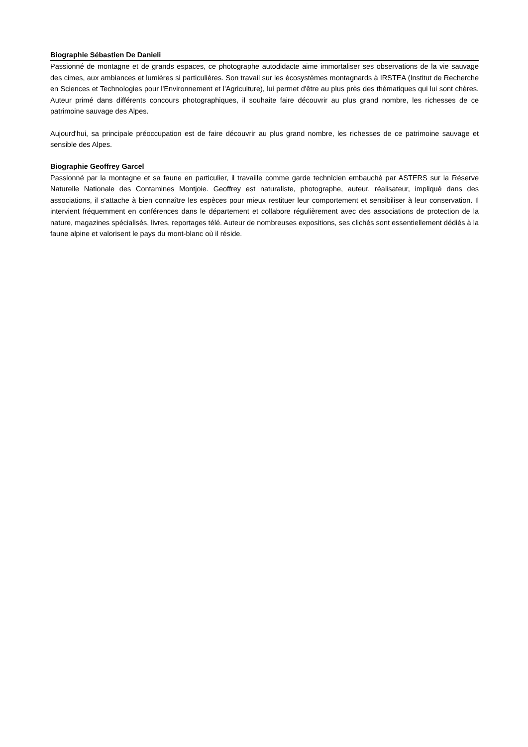Biographie Sébastien De Danieli
Passionné de montagne et de grands espaces, ce photographe autodidacte aime immortaliser ses observations de la vie sauvage des cimes, aux ambiances et lumières si particulières. Son travail sur les écosystèmes montagnards à IRSTEA (Institut de Recherche en Sciences et Technologies pour l'Environnement et l'Agriculture), lui permet d'être au plus près des thématiques qui lui sont chères. Auteur primé dans différents concours photographiques, il souhaite faire découvrir au plus grand nombre, les richesses de ce patrimoine sauvage des Alpes.
Aujourd'hui, sa principale préoccupation est de faire découvrir au plus grand nombre, les richesses de ce patrimoine sauvage et sensible des Alpes.
Biographie Geoffrey Garcel
Passionné par la montagne et sa faune en particulier, il travaille comme garde technicien embauché par ASTERS sur la Réserve Naturelle Nationale des Contamines Montjoie. Geoffrey est naturaliste, photographe, auteur, réalisateur, impliqué dans des associations, il s'attache à bien connaître les espèces pour mieux restituer leur comportement et sensibiliser à leur conservation. Il intervient fréquemment en conférences dans le département et collabore régulièrement avec des associations de protection de la nature, magazines spécialisés, livres, reportages télé. Auteur de nombreuses expositions, ses clichés sont essentiellement dédiés à la faune alpine et valorisent le pays du mont-blanc où il réside.